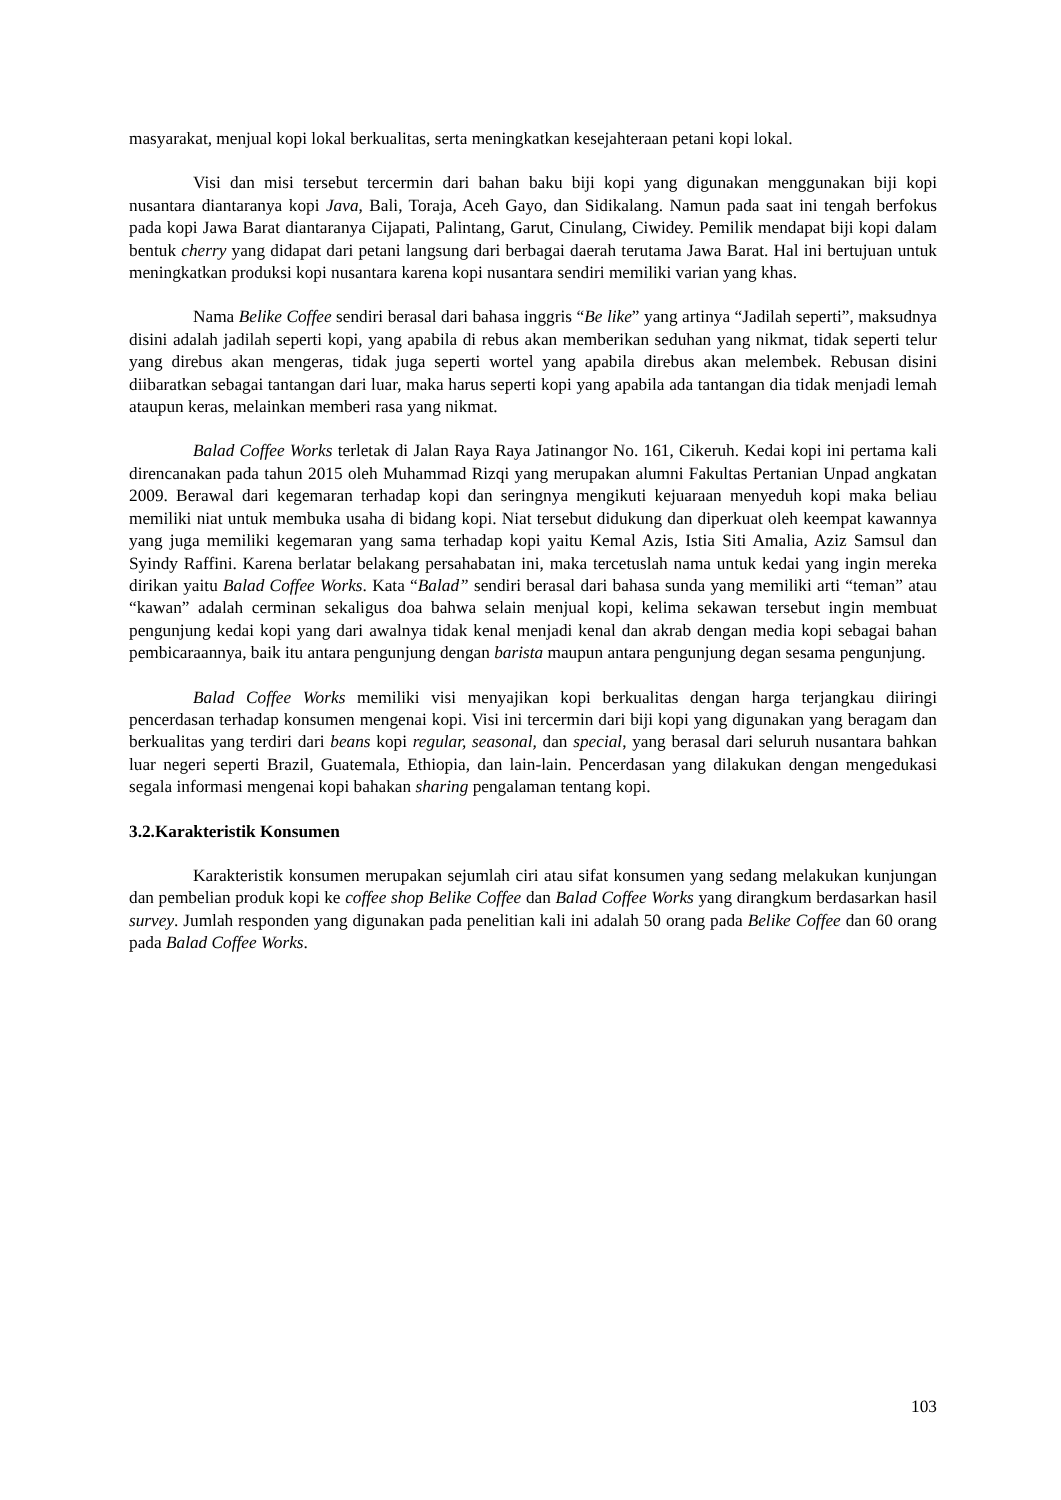masyarakat, menjual kopi lokal berkualitas, serta meningkatkan kesejahteraan petani kopi lokal.
Visi dan misi tersebut tercermin dari bahan baku biji kopi yang digunakan menggunakan biji kopi nusantara diantaranya kopi Java, Bali, Toraja, Aceh Gayo, dan Sidikalang. Namun pada saat ini tengah berfokus pada kopi Jawa Barat diantaranya Cijapati, Palintang, Garut, Cinulang, Ciwidey. Pemilik mendapat biji kopi dalam bentuk cherry yang didapat dari petani langsung dari berbagai daerah terutama Jawa Barat. Hal ini bertujuan untuk meningkatkan produksi kopi nusantara karena kopi nusantara sendiri memiliki varian yang khas.
Nama Belike Coffee sendiri berasal dari bahasa inggris “Be like” yang artinya “Jadilah seperti”, maksudnya disini adalah jadilah seperti kopi, yang apabila di rebus akan memberikan seduhan yang nikmat, tidak seperti telur yang direbus akan mengeras, tidak juga seperti wortel yang apabila direbus akan melembek. Rebusan disini diibaratkan sebagai tantangan dari luar, maka harus seperti kopi yang apabila ada tantangan dia tidak menjadi lemah ataupun keras, melainkan memberi rasa yang nikmat.
Balad Coffee Works terletak di Jalan Raya Raya Jatinangor No. 161, Cikeruh. Kedai kopi ini pertama kali direncanakan pada tahun 2015 oleh Muhammad Rizqi yang merupakan alumni Fakultas Pertanian Unpad angkatan 2009. Berawal dari kegemaran terhadap kopi dan seringnya mengikuti kejuaraan menyeduh kopi maka beliau memiliki niat untuk membuka usaha di bidang kopi. Niat tersebut didukung dan diperkuat oleh keempat kawannya yang juga memiliki kegemaran yang sama terhadap kopi yaitu Kemal Azis, Istia Siti Amalia, Aziz Samsul dan Syindy Raffini. Karena berlatar belakang persahabatan ini, maka tercetuslah nama untuk kedai yang ingin mereka dirikan yaitu Balad Coffee Works. Kata “Balad” sendiri berasal dari bahasa sunda yang memiliki arti “teman” atau “kawan” adalah cerminan sekaligus doa bahwa selain menjual kopi, kelima sekawan tersebut ingin membuat pengunjung kedai kopi yang dari awalnya tidak kenal menjadi kenal dan akrab dengan media kopi sebagai bahan pembicaraannya, baik itu antara pengunjung dengan barista maupun antara pengunjung degan sesama pengunjung.
Balad Coffee Works memiliki visi menyajikan kopi berkualitas dengan harga terjangkau diiringi pencerdasan terhadap konsumen mengenai kopi. Visi ini tercermin dari biji kopi yang digunakan yang beragam dan berkualitas yang terdiri dari beans kopi regular, seasonal, dan special, yang berasal dari seluruh nusantara bahkan luar negeri seperti Brazil, Guatemala, Ethiopia, dan lain-lain. Pencerdasan yang dilakukan dengan mengedukasi segala informasi mengenai kopi bahakan sharing pengalaman tentang kopi.
3.2.Karakteristik Konsumen
Karakteristik konsumen merupakan sejumlah ciri atau sifat konsumen yang sedang melakukan kunjungan dan pembelian produk kopi ke coffee shop Belike Coffee dan Balad Coffee Works yang dirangkum berdasarkan hasil survey. Jumlah responden yang digunakan pada penelitian kali ini adalah 50 orang pada Belike Coffee dan 60 orang pada Balad Coffee Works.
103